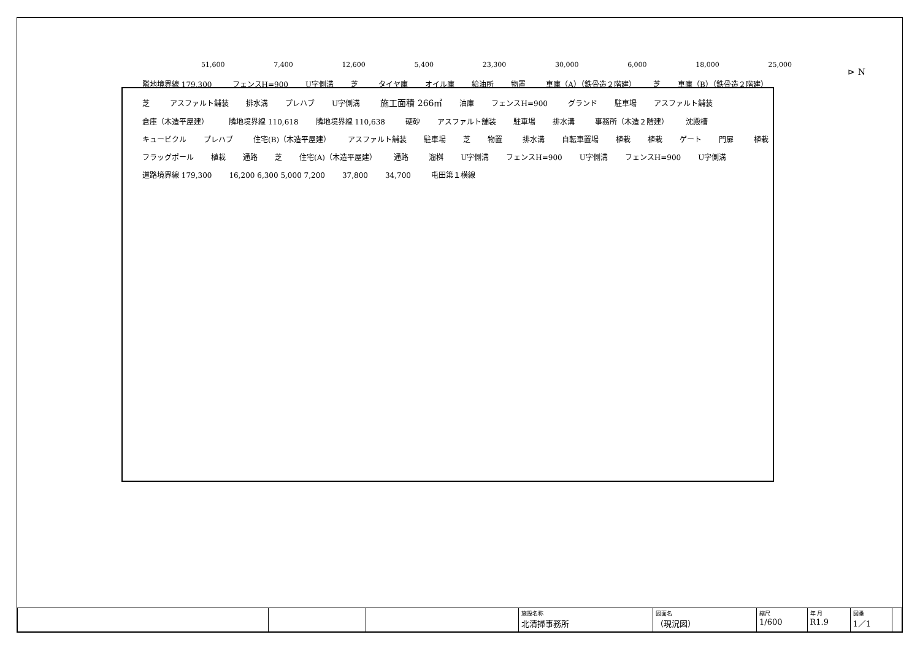⊳ N
51,600 7,400 12,600 5,400 23,300 30,000 6,000 18,000 25,000
隣地境界線 179,300 フェンスH=900 U字側溝 芝 タイヤ庫 オイル庫 給油所 物置 車庫（A）（鉄骨造２階建） 芝 車庫（B）（鉄骨造２階建） 芝 アスファルト舗装 排水溝 プレハブ U字側溝 施工面積 266㎡ 油庫 フェンスH=900 グランド 駐車場 アスファルト舗装 倉庫（木造平屋建） 隣地境界線 110,618 隣地境界線 110,638 硬砂 アスファルト舗装 駐車場 排水溝 事務所（木造２階建） 沈殿槽 キュービクル プレハブ 住宅(B)（木造平屋建） アスファルト舗装 駐車場 芝 物置 排水溝 自転車置場 植栽 植栽 ゲート 門扉 植栽 フラッグポール 植栽 通路 芝 住宅(A)（木造平屋建） 通路 溜桝 U字側溝 フェンスH=900 U字側溝 フェンスH=900 U字側溝 道路境界線 179,300 16,200 6,300 5,000 7,200 37,800 34,700 屯田第１横線
| | | | 施設名称 北清掃事務所 | 図面名 （現況図） | 縮尺 1/600 | 年 月 R1.9 | 図番 1／1 | |